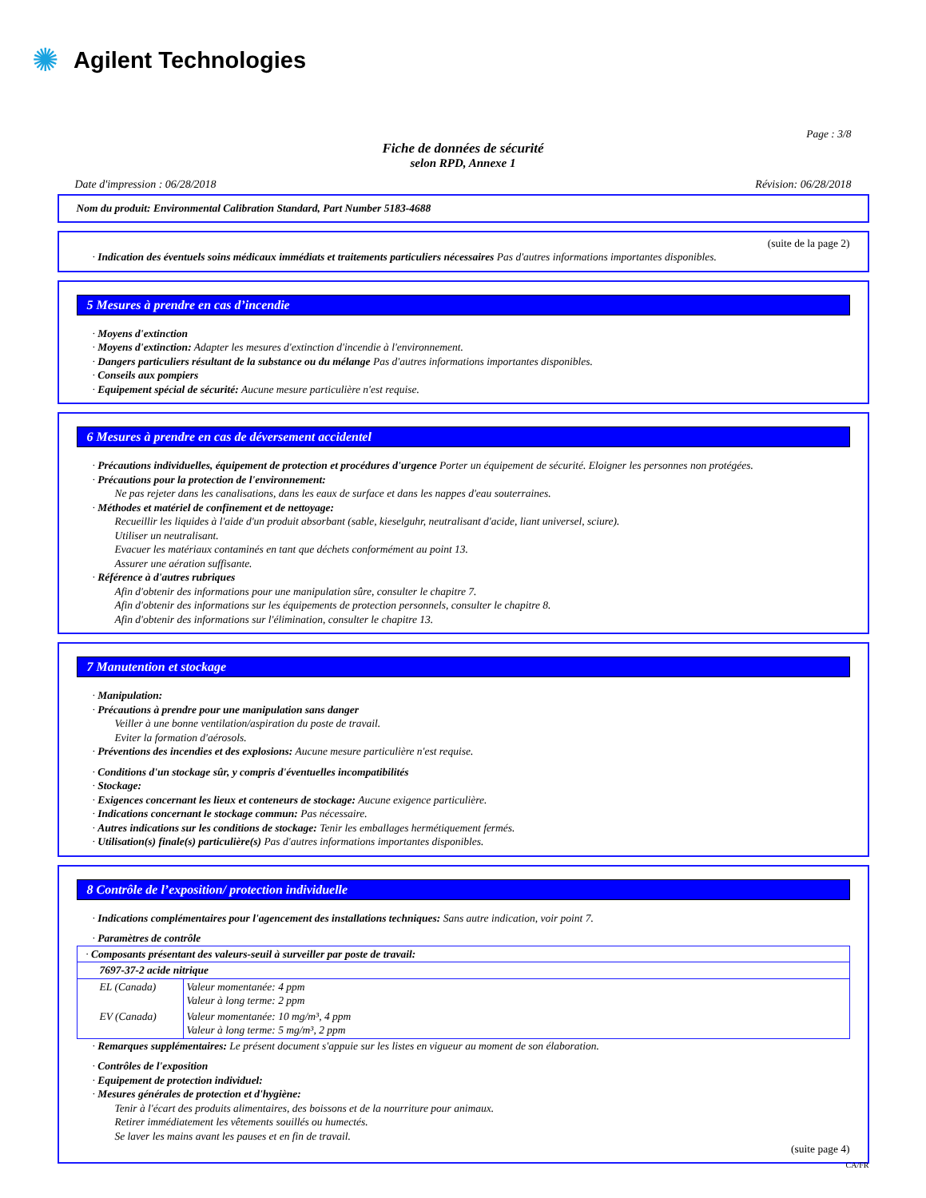✺ Agilent Technologies
Page : 3/8
Fiche de données de sécurité
selon RPD, Annexe 1
Date d'impression : 06/28/2018 Révision: 06/28/2018
Nom du produit: Environmental Calibration Standard, Part Number 5183-4688
(suite de la page 2)
· Indication des éventuels soins médicaux immédiats et traitements particuliers nécessaires Pas d'autres informations importantes disponibles.
5 Mesures à prendre en cas d’incendie
· Moyens d'extinction
· Moyens d'extinction: Adapter les mesures d'extinction d'incendie à l'environnement.
· Dangers particuliers résultant de la substance ou du mélange Pas d'autres informations importantes disponibles.
· Conseils aux pompiers
· Equipement spécial de sécurité: Aucune mesure particulière n'est requise.
6 Mesures à prendre en cas de déversement accidentel
· Précautions individuelles, équipement de protection et procédures d'urgence Porter un équipement de sécurité. Eloigner les personnes non protégées.
· Précautions pour la protection de l'environnement:
Ne pas rejeter dans les canalisations, dans les eaux de surface et dans les nappes d'eau souterraines.
· Méthodes et matériel de confinement et de nettoyage:
Recueillir les liquides à l'aide d'un produit absorbant (sable, kieselguhr, neutralisant d'acide, liant universel, sciure).
Utiliser un neutralisant.
Evacuer les matériaux contaminés en tant que déchets conformément au point 13.
Assurer une aération suffisante.
· Référence à d'autres rubriques
Afin d'obtenir des informations pour une manipulation sûre, consulter le chapitre 7.
Afin d'obtenir des informations sur les équipements de protection personnels, consulter le chapitre 8.
Afin d'obtenir des informations sur l'élimination, consulter le chapitre 13.
7 Manutention et stockage
· Manipulation:
· Précautions à prendre pour une manipulation sans danger
Veiller à une bonne ventilation/aspiration du poste de travail.
Eviter la formation d'aérosols.
· Préventions des incendies et des explosions: Aucune mesure particulière n'est requise.
· Conditions d'un stockage sûr, y compris d'éventuelles incompatibilités
· Stockage:
· Exigences concernant les lieux et conteneurs de stockage: Aucune exigence particulière.
· Indications concernant le stockage commun: Pas nécessaire.
· Autres indications sur les conditions de stockage: Tenir les emballages hermétiquement fermés.
· Utilisation(s) finale(s) particulière(s) Pas d'autres informations importantes disponibles.
8 Contrôle de l’exposition/ protection individuelle
· Indications complémentaires pour l'agencement des installations techniques: Sans autre indication, voir point 7.
· Paramètres de contrôle
| · Composants présentant des valeurs-seuil à surveiller par poste de travail: | |
| 7697-37-2 acide nitrique | |
| EL (Canada) | Valeur momentanée: 4 ppm Valeur à long terme: 2 ppm |
| EV (Canada) | Valeur momentanée: 10 mg/m³, 4 ppm Valeur à long terme: 5 mg/m³, 2 ppm |
· Remarques supplémentaires: Le présent document s'appuie sur les listes en vigueur au moment de son élaboration.
· Contrôles de l'exposition
· Equipement de protection individuel:
· Mesures générales de protection et d'hygiène:
Tenir à l'écart des produits alimentaires, des boissons et de la nourriture pour animaux.
Retirer immédiatement les vêtements souillés ou humectés.
Se laver les mains avant les pauses et en fin de travail.
(suite page 4)
CA/FR